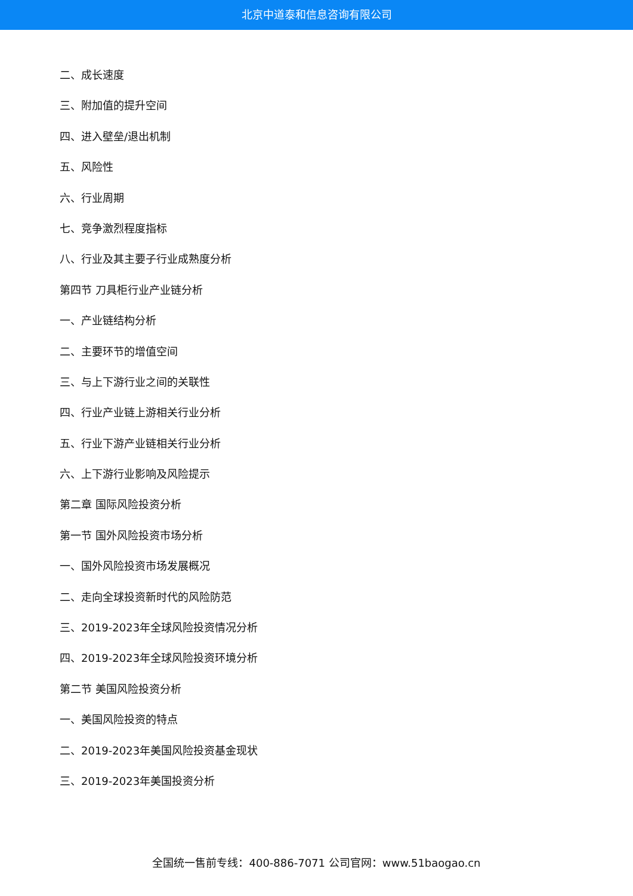北京中道泰和信息咨询有限公司
二、成长速度
三、附加值的提升空间
四、进入壁垒/退出机制
五、风险性
六、行业周期
七、竞争激烈程度指标
八、行业及其主要子行业成熟度分析
第四节 刀具柜行业产业链分析
一、产业链结构分析
二、主要环节的增值空间
三、与上下游行业之间的关联性
四、行业产业链上游相关行业分析
五、行业下游产业链相关行业分析
六、上下游行业影响及风险提示
第二章 国际风险投资分析
第一节 国外风险投资市场分析
一、国外风险投资市场发展概况
二、走向全球投资新时代的风险防范
三、2019-2023年全球风险投资情况分析
四、2019-2023年全球风险投资环境分析
第二节 美国风险投资分析
一、美国风险投资的特点
二、2019-2023年美国风险投资基金现状
三、2019-2023年美国投资分析
全国统一售前专线：400-886-7071 公司官网：www.51baogao.cn